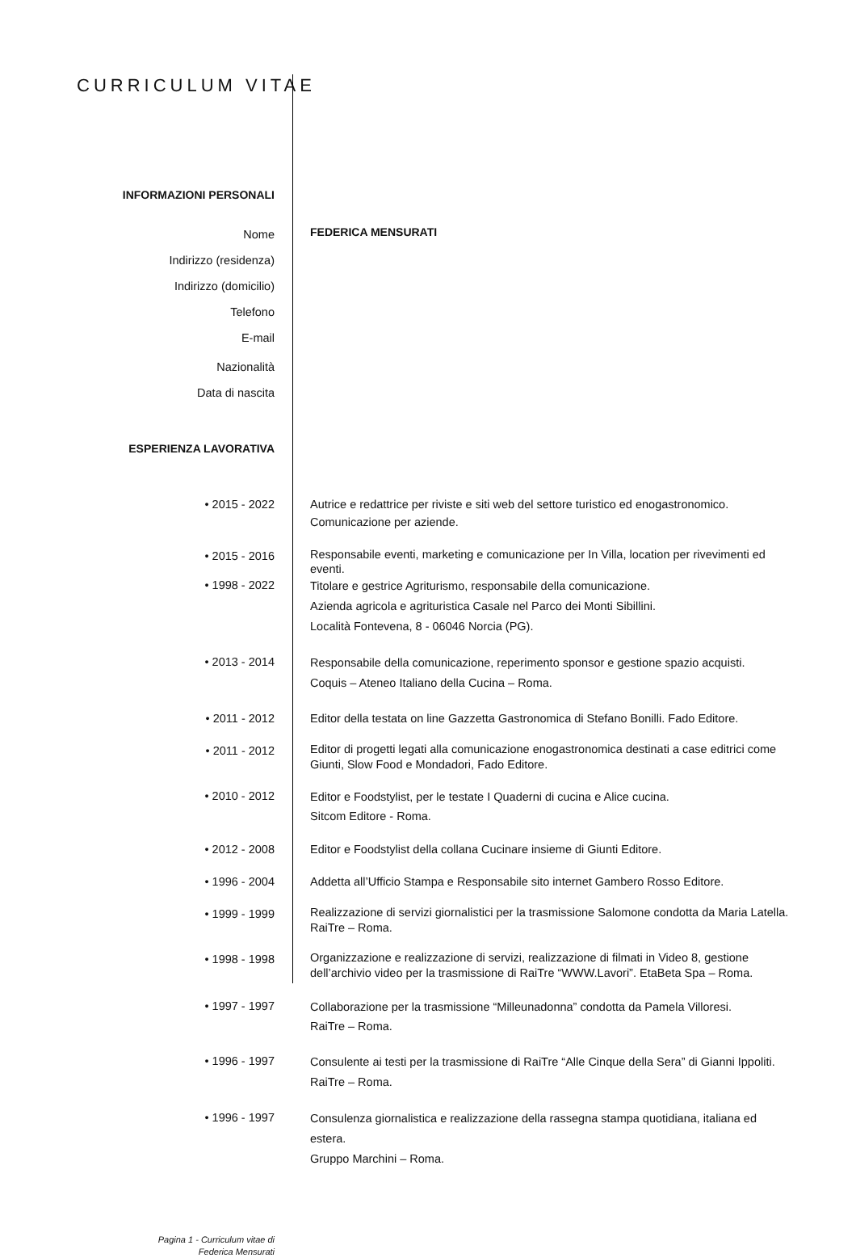CURRICULUM VITAE
INFORMAZIONI PERSONALI
Nome
FEDERICA MENSURATI
Indirizzo (residenza)
Indirizzo (domicilio)
Telefono
E-mail
Nazionalità
Data di nascita
ESPERIENZA LAVORATIVA
• 2015 - 2022 Autrice e redattrice per riviste e siti web del settore turistico ed enogastronomico.
Comunicazione per aziende.
• 2015 - 2016
Responsabile eventi, marketing e comunicazione per In Villa, location per rivevimenti ed eventi.
• 1998 - 2022
Titolare e gestrice Agriturismo, responsabile della comunicazione.
Azienda agricola e agrituristica Casale nel Parco dei Monti Sibillini.
Località Fontevena, 8 - 06046 Norcia (PG).
• 2013 - 2014
Responsabile della comunicazione, reperimento sponsor e gestione spazio acquisti.
Coquis – Ateneo Italiano della Cucina – Roma.
• 2011 - 2012 Editor della testata on line Gazzetta Gastronomica di Stefano Bonilli. Fado Editore.
• 2011 - 2012
Editor di progetti legati alla comunicazione enogastronomica destinati a case editrici come Giunti, Slow Food e Mondadori, Fado Editore.
• 2010 - 2012
Editor e Foodstylist, per le testate I Quaderni di cucina e Alice cucina.
Sitcom Editore - Roma.
• 2012 - 2008 Editor e Foodstylist della collana Cucinare insieme di Giunti Editore.
• 1996 - 2004 Addetta all’Ufficio Stampa e Responsabile sito internet Gambero Rosso Editore.
• 1999 - 1999
Realizzazione di servizi giornalistici per la trasmissione Salomone condotta da Maria Latella. RaiTre – Roma.
• 1998 - 1998
Organizzazione e realizzazione di servizi, realizzazione di filmati in Video 8, gestione dell’archivio video per la trasmissione di RaiTre “WWW.Lavori”. EtaBeta Spa – Roma.
• 1997 - 1997
Collaborazione per la trasmissione “Milleunadonna” condotta da Pamela Villoresi.
RaiTre – Roma.
• 1996 - 1997
Consulente ai testi per la trasmissione di RaiTre “Alle Cinque della Sera” di Gianni Ippoliti.
RaiTre – Roma.
• 1996 - 1997
Consulenza giornalistica e realizzazione della rassegna stampa quotidiana, italiana ed estera.
Gruppo Marchini – Roma.
Pagina 1 - Curriculum vitae di
Federica Mensurati